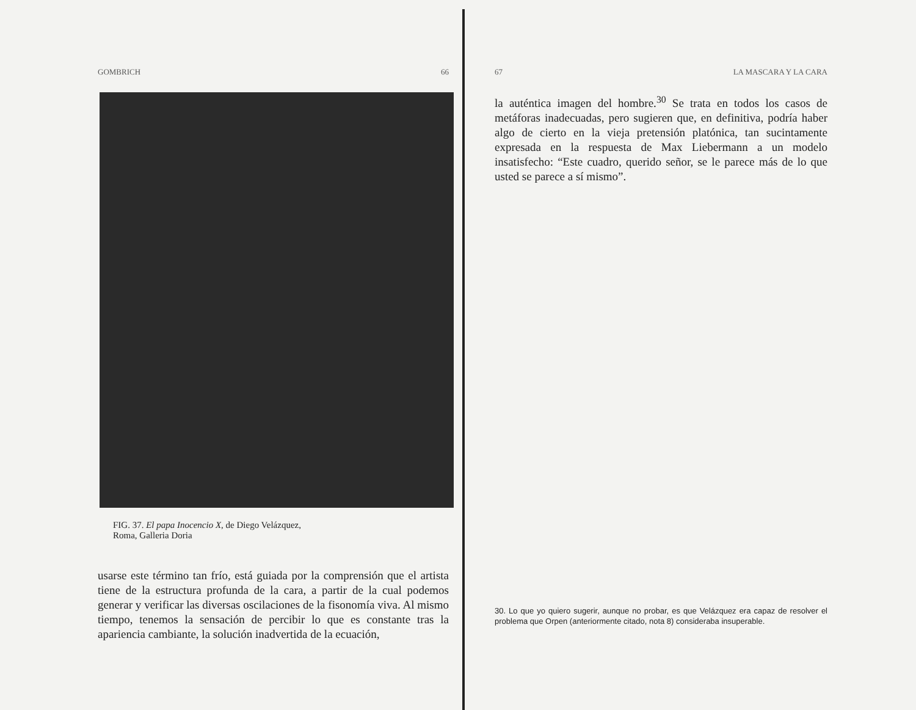GOMBRICH 66
FIG. 37. El papa Inocencio X, de Diego Velázquez,
Roma, Galleria Doria
usarse este término tan frío, está guiada por la comprensión que el artista tiene de la estructura profunda de la cara, a partir de la cual podemos generar y verificar las diversas oscilaciones de la fisonomía viva. Al mismo tiempo, tenemos la sensación de percibir lo que es constante tras la apariencia cambiante, la solución inadvertida de la ecuación,
67 LA MASCARA Y LA CARA
la auténtica imagen del hombre.<sup>30</sup> Se trata en todos los casos de metáforas inadecuadas, pero sugieren que, en definitiva, podría haber algo de cierto en la vieja pretensión platónica, tan sucintamente expresada en la respuesta de Max Liebermann a un modelo insatisfecho: “Este cuadro, querido señor, se le parece más de lo que usted se parece a sí mismo”.
30. Lo que yo quiero sugerir, aunque no probar, es que Velázquez era capaz de resolver el problema que Orpen (anteriormente citado, nota 8) consideraba insuperable.